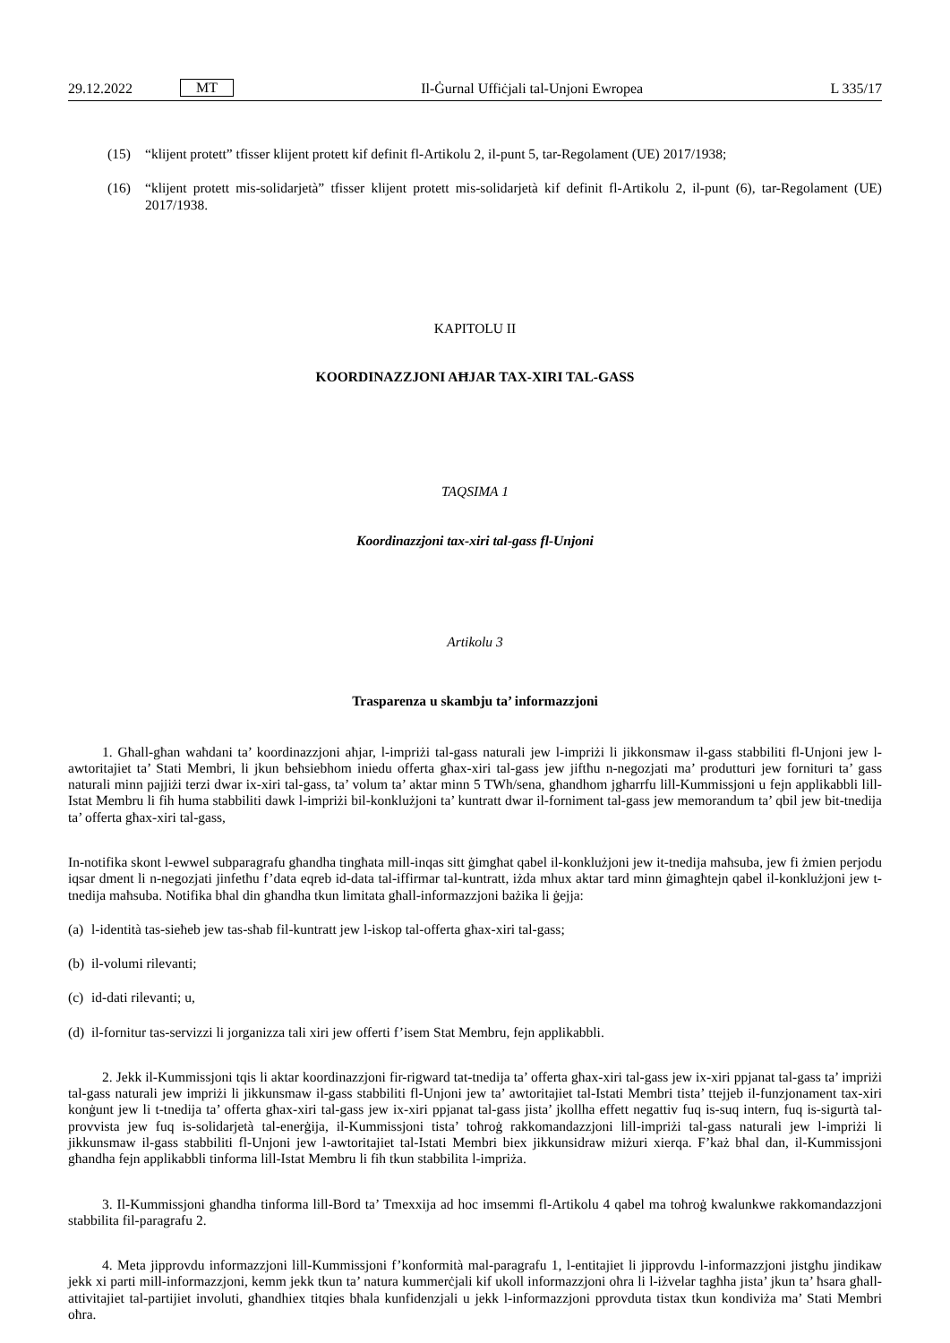29.12.2022 MT Il-Ġurnal Uffiċjali tal-Unjoni Ewropea L 335/17
(15)
“klijent protett” tfisser klijent protett kif definit fl-Artikolu 2, il-punt 5, tar-Regolament (UE) 2017/1938;
(16)
“klijent protett mis-solidarjetà” tfisser klijent protett mis-solidarjetà kif definit fl-Artikolu 2, il-punt (6), tar-Regolament (UE) 2017/1938.
KAPITOLU II
KOORDINAZZJONI AĦJAR TAX-XIRI TAL-GASS
TAQSIMA 1
Koordinazzjoni tax-xiri tal-gass fl-Unjoni
Artikolu 3
Trasparenza u skambju ta’ informazzjoni
1. Għall-għan waħdani ta’ koordinazzjoni aħjar, l-impriżi tal-gass naturali jew l-impriżi li jikkonsmaw il-gass stabbiliti fl-Unjoni jew l-awtoritajiet ta’ Stati Membri, li jkun beħsiebhom iniedu offerta għax-xiri tal-gass jew jiftħu n-negozjati ma’ produtturi jew fornituri ta’ gass naturali minn pajjiżi terzi dwar ix-xiri tal-gass, ta’ volum ta’ aktar minn 5 TWh/sena, għandhom jgħarrfu lill-Kummissjoni u fejn applikabbli lill-Istat Membru li fih huma stabbiliti dawk l-impriżi bil-konklużjoni ta’ kuntratt dwar il-forniment tal-gass jew memorandum ta’ qbil jew bit-tnedija ta’ offerta għax-xiri tal-gass,
In-notifika skont l-ewwel subparagrafu għandha tingħata mill-inqas sitt ġimgħat qabel il-konklużjoni jew it-tnedija maħsuba, jew fi żmien perjodu iqsar dment li n-negozjati jinfetħu f’data eqreb id-data tal-iffirmar tal-kuntratt, iżda mhux aktar tard minn ġimagħtejn qabel il-konklużjoni jew t-tnedija maħsuba. Notifika bħal din għandha tkun limitata għall-informazzjoni bażika li ġejja:
(a)
l-identità tas-sieħeb jew tas-sħab fil-kuntratt jew l-iskop tal-offerta għax-xiri tal-gass;
(b)
il-volumi rilevanti;
(c)
id-dati rilevanti; u,
(d)
il-fornitur tas-servizzi li jorganizza tali xiri jew offerti f’isem Stat Membru, fejn applikabbli.
2. Jekk il-Kummissjoni tqis li aktar koordinazzjoni fir-rigward tat-tnedija ta’ offerta għax-xiri tal-gass jew ix-xiri ppjanat tal-gass ta’ impriżi tal-gass naturali jew impriżi li jikkunsmaw il-gass stabbiliti fl-Unjoni jew ta’ awtoritajiet tal-Istati Membri tista’ ttejjeb il-funzjonament tax-xiri konġunt jew li t-tnedija ta’ offerta għax-xiri tal-gass jew ix-xiri ppjanat tal-gass jista’ jkollha effett negattiv fuq is-suq intern, fuq is-sigurtà tal-provvista jew fuq is-solidarjetà tal-enerġija, il-Kummissjoni tista’ toħroġ rakkomandazzjoni lill-impriżi tal-gass naturali jew l-impriżi li jikkunsmaw il-gass stabbiliti fl-Unjoni jew l-awtoritajiet tal-Istati Membri biex jikkunsidraw miżuri xierqa. F’każ bħal dan, il-Kummissjoni għandha fejn applikabbli tinforma lill-Istat Membru li fih tkun stabbilita l-impriża.
3. Il-Kummissjoni għandha tinforma lill-Bord ta’ Tmexxija ad hoc imsemmi fl-Artikolu 4 qabel ma toħroġ kwalunkwe rakkomandazzjoni stabbilita fil-paragrafu 2.
4. Meta jipprovdu informazzjoni lill-Kummissjoni f’konformità mal-paragrafu 1, l-entitajiet li jipprovdu l-informazzjoni jistgħu jindikaw jekk xi parti mill-informazzjoni, kemm jekk tkun ta’ natura kummerċjali kif ukoll informazzjoni oħra li l-iżvelar tagħha jista’ jkun ta’ ħsara għall-attivitajiet tal-partijiet involuti, għandhiex titqies bħala kunfidenzjali u jekk l-informazzjoni pprovduta tistax tkun kondiviża ma’ Stati Membri oħra.